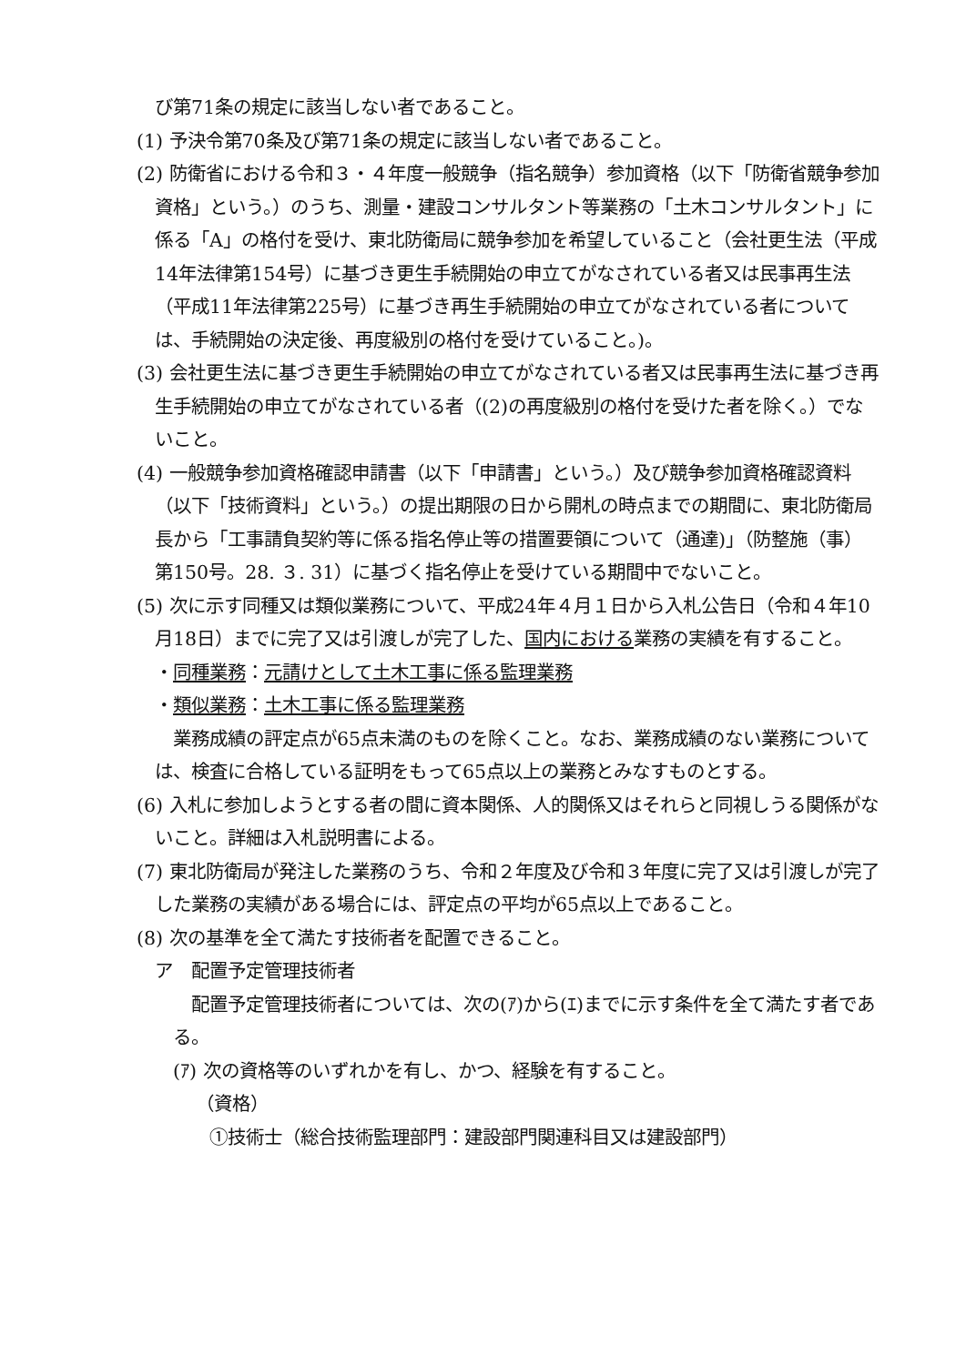び第71条の規定に該当しない者であること。
(1) 予決令第70条及び第71条の規定に該当しない者であること。
(2) 防衛省における令和３・４年度一般競争（指名競争）参加資格（以下「防衛省競争参加資格」という。）のうち、測量・建設コンサルタント等業務の「土木コンサルタント」に係る「A」の格付を受け、東北防衛局に競争参加を希望していること（会社更生法（平成14年法律第154号）に基づき更生手続開始の申立てがなされている者又は民事再生法（平成11年法律第225号）に基づき再生手続開始の申立てがなされている者については、手続開始の決定後、再度級別の格付を受けていること。)。
(3) 会社更生法に基づき更生手続開始の申立てがなされている者又は民事再生法に基づき再生手続開始の申立てがなされている者（(2)の再度級別の格付を受けた者を除く。）でないこと。
(4) 一般競争参加資格確認申請書（以下「申請書」という。）及び競争参加資格確認資料（以下「技術資料」という。）の提出期限の日から開札の時点までの期間に、東北防衛局長から「工事請負契約等に係る指名停止等の措置要領について（通達)」（防整施（事）第150号。28. ３. 31）に基づく指名停止を受けている期間中でないこと。
(5) 次に示す同種又は類似業務について、平成24年４月１日から入札公告日（令和４年10月18日）までに完了又は引渡しが完了した、国内における業務の実績を有すること。
・同種業務：元請けとして土木工事に係る監理業務
・類似業務：土木工事に係る監理業務
業務成績の評定点が65点未満のものを除くこと。なお、業務成績のない業務については、検査に合格している証明をもって65点以上の業務とみなすものとする。
(6) 入札に参加しようとする者の間に資本関係、人的関係又はそれらと同視しうる関係がないこと。詳細は入札説明書による。
(7) 東北防衛局が発注した業務のうち、令和２年度及び令和３年度に完了又は引渡しが完了した業務の実績がある場合には、評定点の平均が65点以上であること。
(8) 次の基準を全て満たす技術者を配置できること。
ア　配置予定管理技術者
配置予定管理技術者については、次の(ｱ)から(ｴ)までに示す条件を全て満たす者である。
(ｱ) 次の資格等のいずれかを有し、かつ、経験を有すること。
（資格）
①技術士（総合技術監理部門：建設部門関連科目又は建設部門）